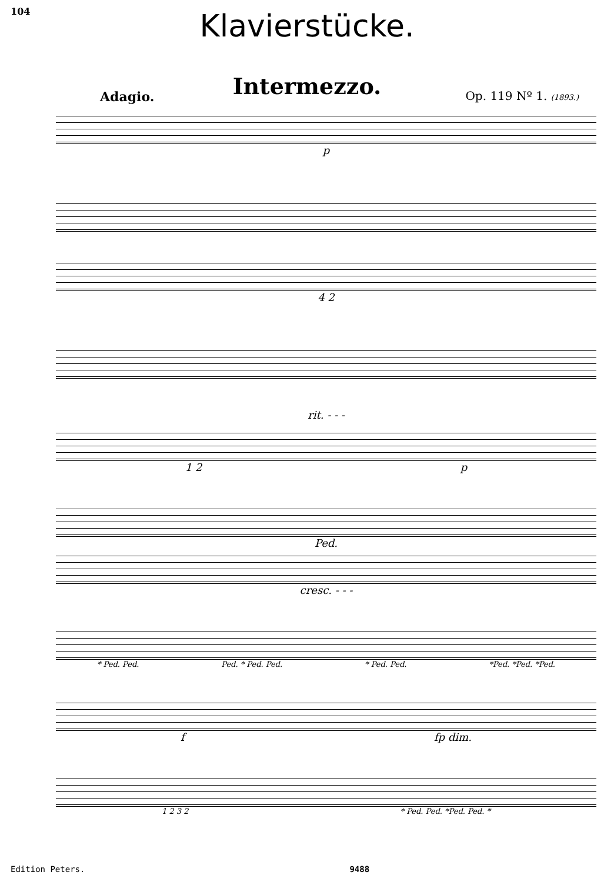104
Klavierstücke.
Intermezzo.
Adagio. Op. 119 Nº 1. (1893.)
p
4 2
rit. - - -
1 2 p
Ped.
cresc. - - -
* Ped. Ped. Ped. * Ped. Ped. * Ped. Ped. *Ped. *Ped. *Ped.
f fp dim.
1 2 3 2 * Ped. Ped. *Ped. Ped. *
Edition Peters. 9488